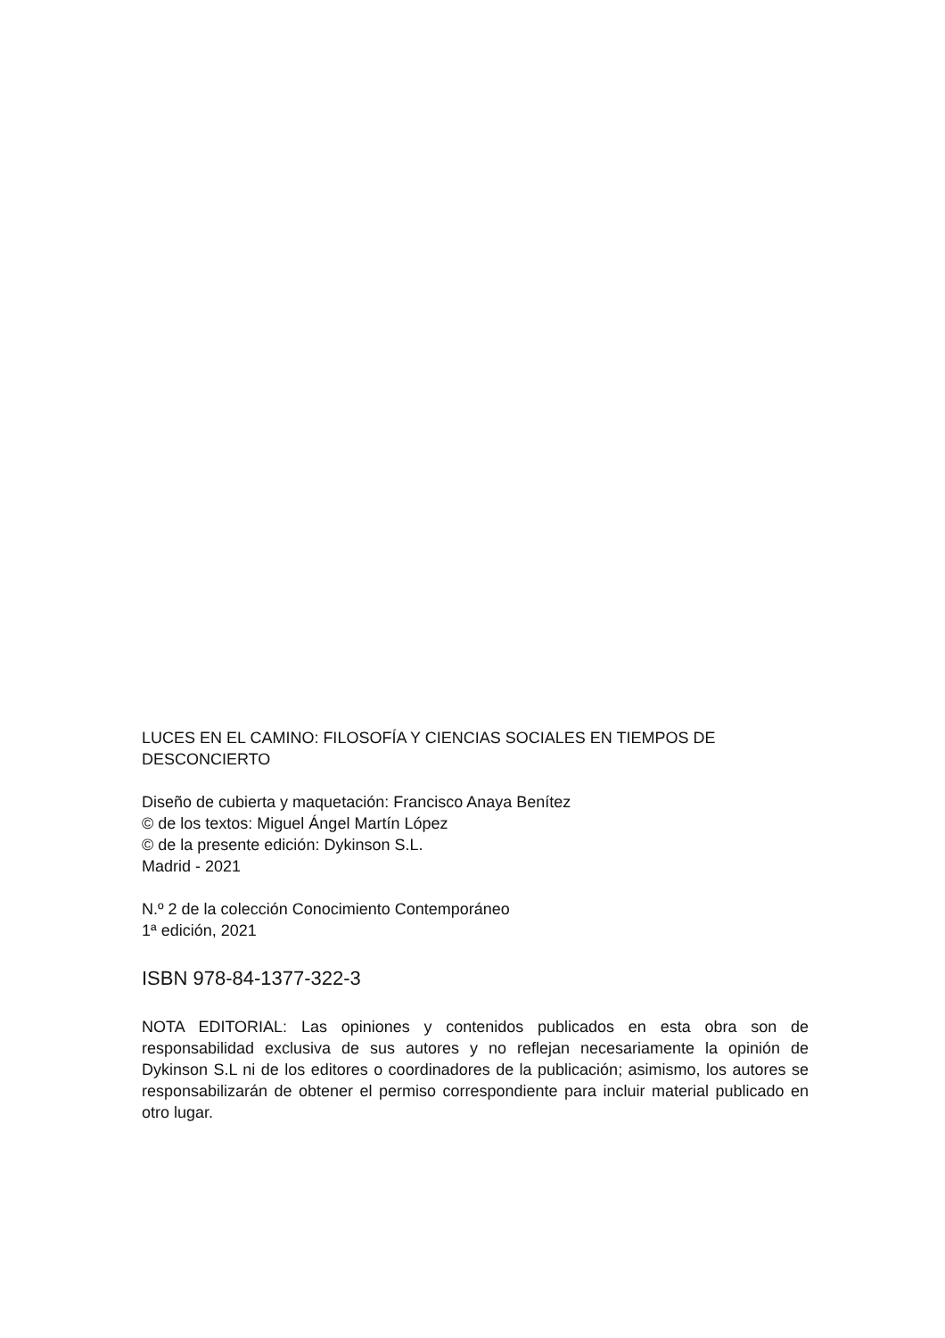LUCES EN EL CAMINO: FILOSOFÍA Y CIENCIAS SOCIALES EN TIEMPOS DE DESCONCIERTO
Diseño de cubierta y maquetación: Francisco Anaya Benítez
© de los textos: Miguel Ángel Martín López
© de la presente edición: Dykinson S.L.
Madrid - 2021
N.º 2 de la colección Conocimiento Contemporáneo
1ª edición, 2021
ISBN 978-84-1377-322-3
NOTA EDITORIAL: Las opiniones y contenidos publicados en esta obra son de responsabilidad exclusiva de sus autores y no reflejan necesariamente la opinión de Dykinson S.L ni de los editores o coordinadores de la publicación; asimismo, los autores se responsabilizarán de obtener el permiso correspondiente para incluir material publicado en otro lugar.